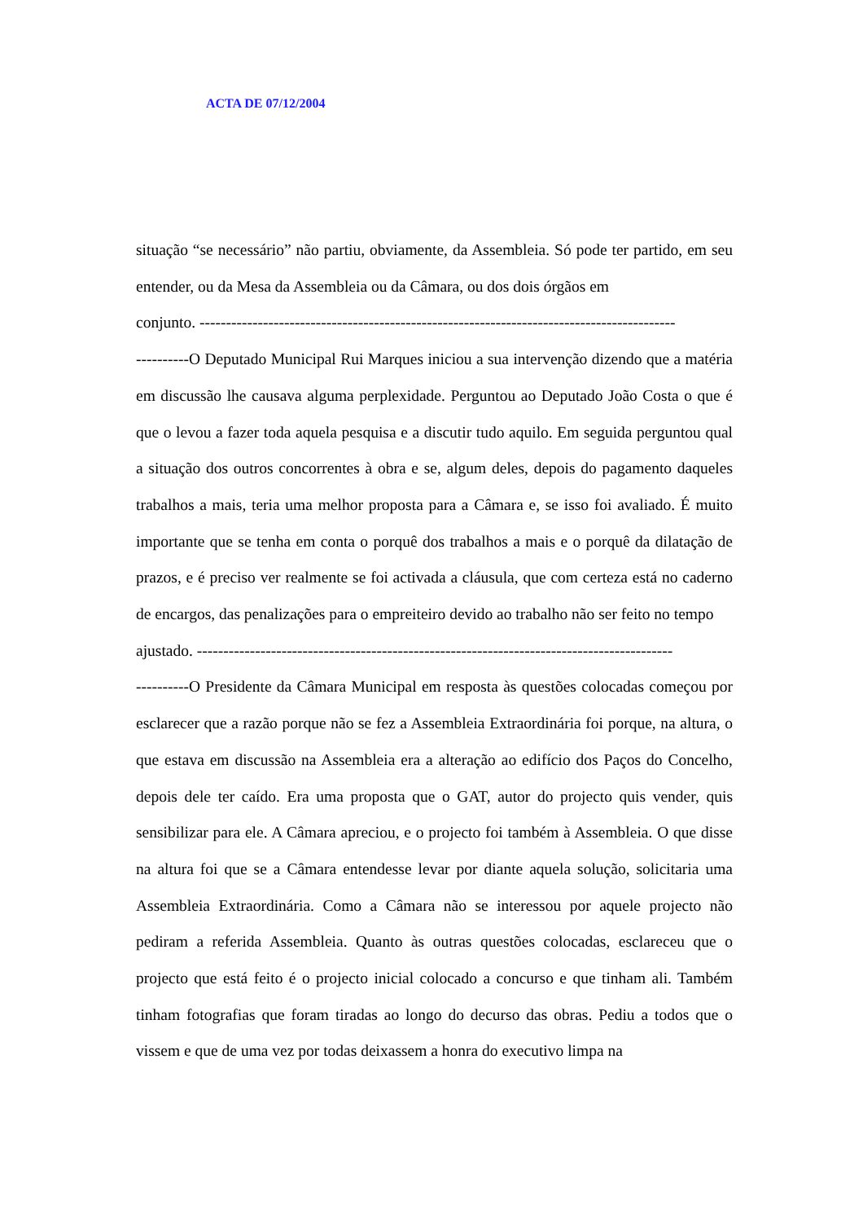ACTA DE 07/12/2004
situação “se necessário” não partiu, obviamente, da Assembleia. Só pode ter partido, em seu entender, ou da Mesa da Assembleia ou da Câmara, ou dos dois órgãos em
conjunto. ------------------------------------------------------------------------------------------
----------O Deputado Municipal Rui Marques iniciou a sua intervenção dizendo que a matéria em discussão lhe causava alguma perplexidade. Perguntou ao Deputado João Costa o que é que o levou a fazer toda aquela pesquisa e a discutir tudo aquilo. Em seguida perguntou qual a situação dos outros concorrentes à obra e se, algum deles, depois do pagamento daqueles trabalhos a mais, teria uma melhor proposta para a Câmara e, se isso foi avaliado. É muito importante que se tenha em conta o porquê dos trabalhos a mais e o porquê da dilatação de prazos, e é preciso ver realmente se foi activada a cláusula, que com certeza está no caderno de encargos, das penalizações para o empreiteiro devido ao trabalho não ser feito no tempo
ajustado. ------------------------------------------------------------------------------------------
----------O Presidente da Câmara Municipal em resposta às questões colocadas começou por esclarecer que a razão porque não se fez a Assembleia Extraordinária foi porque, na altura, o que estava em discussão na Assembleia era a alteração ao edifício dos Paços do Concelho, depois dele ter caído. Era uma proposta que o GAT, autor do projecto quis vender, quis sensibilizar para ele. A Câmara apreciou, e o projecto foi também à Assembleia. O que disse na altura foi que se a Câmara entendesse levar por diante aquela solução, solicitaria uma Assembleia Extraordinária. Como a Câmara não se interessou por aquele projecto não pediram a referida Assembleia. Quanto às outras questões colocadas, esclareceu que o projecto que está feito é o projecto inicial colocado a concurso e que tinham ali. Também tinham fotografias que foram tiradas ao longo do decurso das obras. Pediu a todos que o vissem e que de uma vez por todas deixassem a honra do executivo limpa na